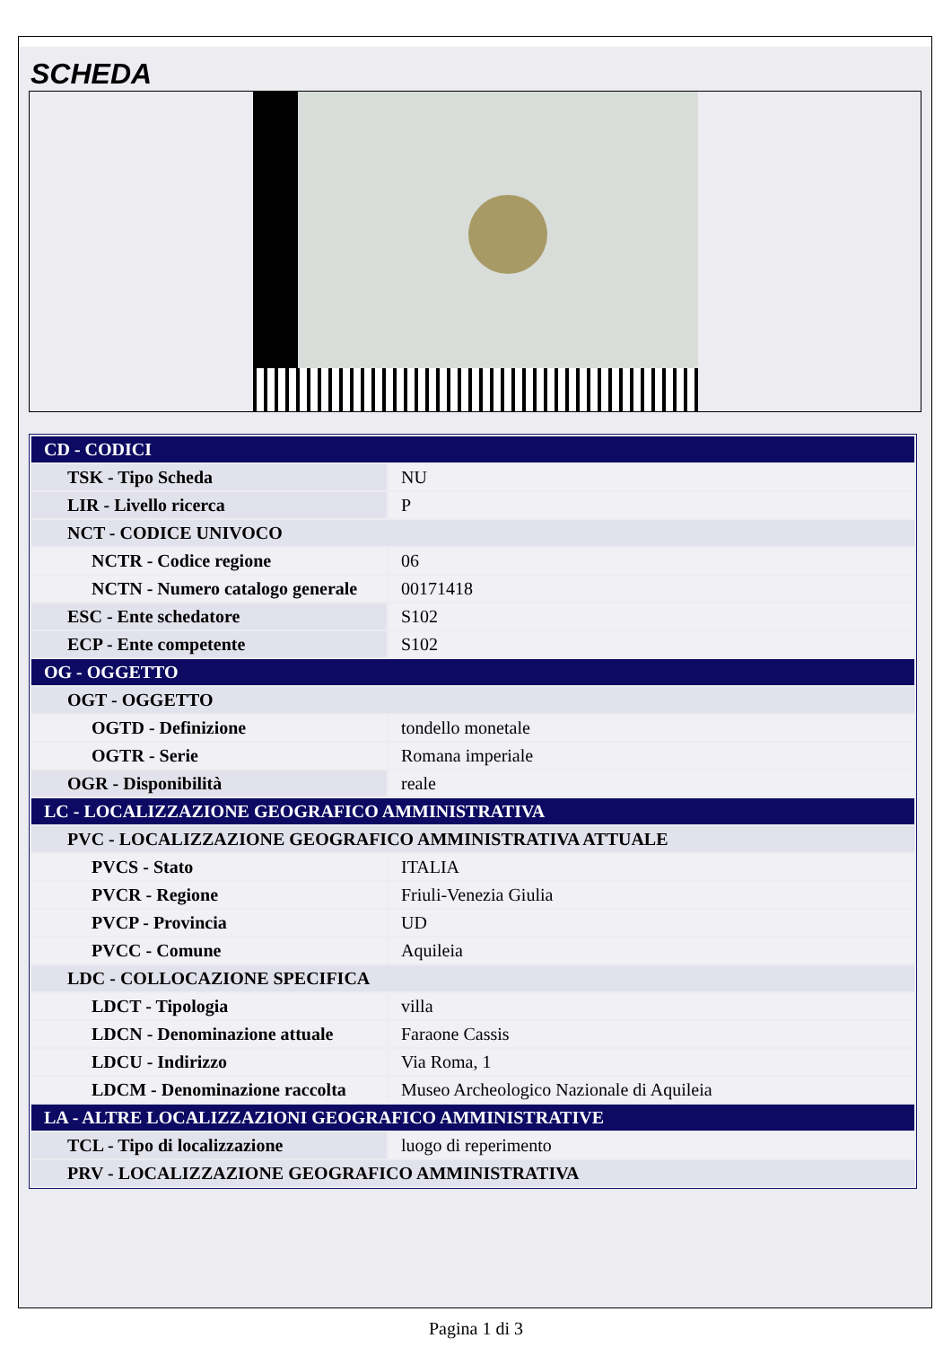SCHEDA
| CD - CODICI | |
| TSK - Tipo Scheda | NU |
| LIR - Livello ricerca | P |
| NCT - CODICE UNIVOCO | |
| NCTR - Codice regione | 06 |
| NCTN - Numero catalogo generale | 00171418 |
| ESC - Ente schedatore | S102 |
| ECP - Ente competente | S102 |
| OG - OGGETTO | |
| OGT - OGGETTO | |
| OGTD - Definizione | tondello monetale |
| OGTR - Serie | Romana imperiale |
| OGR - Disponibilità | reale |
| LC - LOCALIZZAZIONE GEOGRAFICO AMMINISTRATIVA | |
| PVC - LOCALIZZAZIONE GEOGRAFICO AMMINISTRATIVA ATTUALE | |
| PVCS - Stato | ITALIA |
| PVCR - Regione | Friuli-Venezia Giulia |
| PVCP - Provincia | UD |
| PVCC - Comune | Aquileia |
| LDC - COLLOCAZIONE SPECIFICA | |
| LDCT - Tipologia | villa |
| LDCN - Denominazione attuale | Faraone Cassis |
| LDCU - Indirizzo | Via Roma, 1 |
| LDCM - Denominazione raccolta | Museo Archeologico Nazionale di Aquileia |
| LA - ALTRE LOCALIZZAZIONI GEOGRAFICO AMMINISTRATIVE | |
| TCL - Tipo di localizzazione | luogo di reperimento |
| PRV - LOCALIZZAZIONE GEOGRAFICO AMMINISTRATIVA | |
Pagina 1 di 3